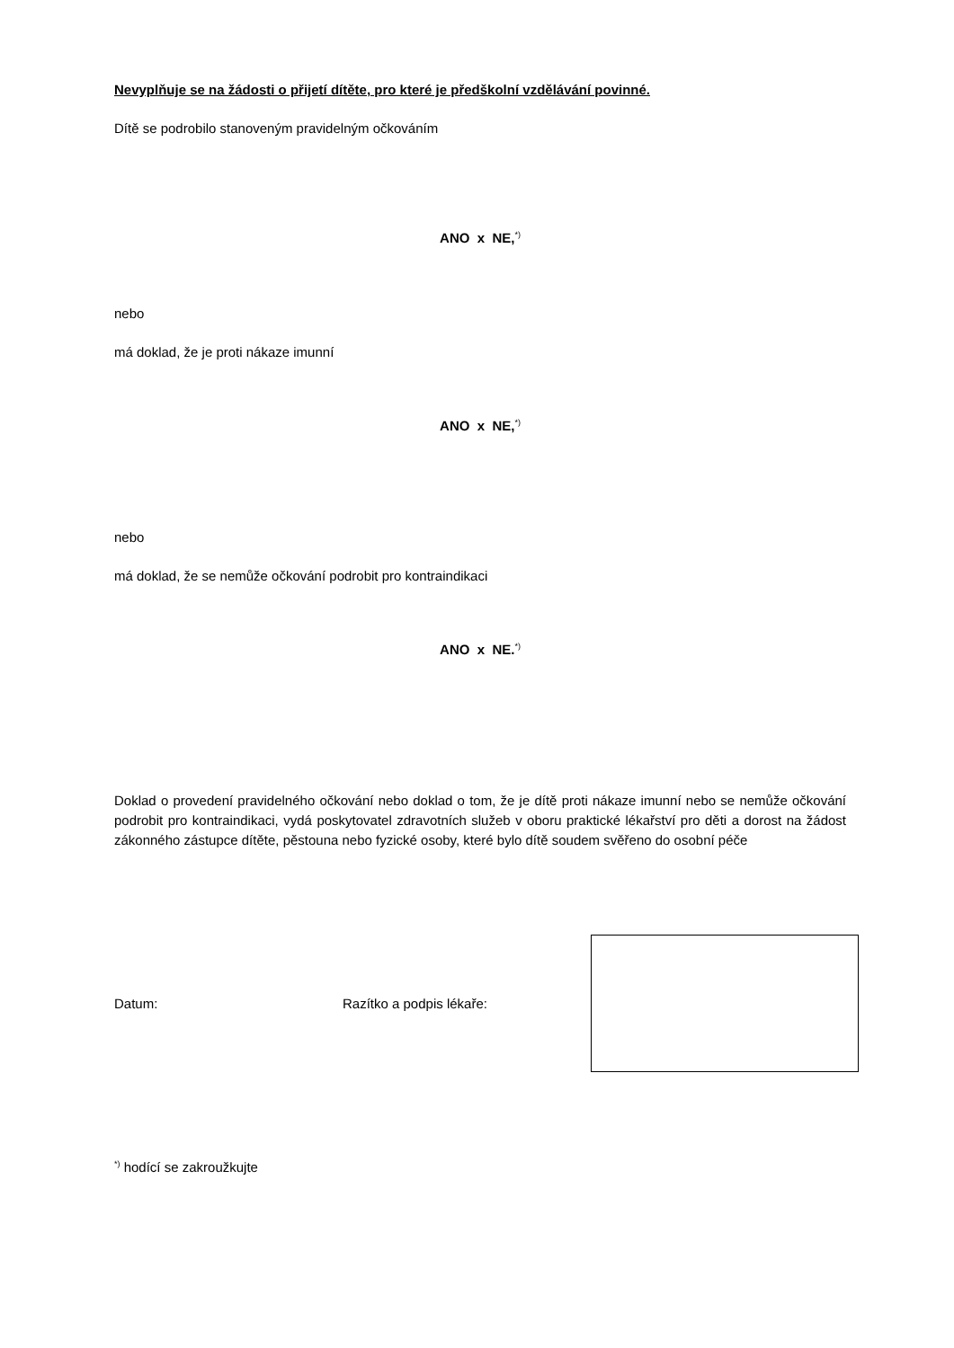Nevyplňuje se na žádosti o přijetí dítěte, pro které je předškolní vzdělávání povinné.
Dítě se podrobilo stanoveným pravidelným očkováním
ANO x NE,<sup>*)</sup>
nebo
má doklad, že je proti nákaze imunní
ANO x NE,<sup>*)</sup>
nebo
má doklad, že se nemůže očkování podrobit pro kontraindikaci
ANO x NE.<sup>*)</sup>
Doklad o provedení pravidelného očkování nebo doklad o tom, že je dítě proti nákaze imunní nebo se nemůže očkování podrobit pro kontraindikaci, vydá poskytovatel zdravotních služeb v oboru praktické lékařství pro děti a dorost na žádost zákonného zástupce dítěte, pěstouna nebo fyzické osoby, které bylo dítě soudem svěřeno do osobní péče
Datum: Razítko a podpis lékaře:
<sup>*)</sup> hodící se zakroužkujte